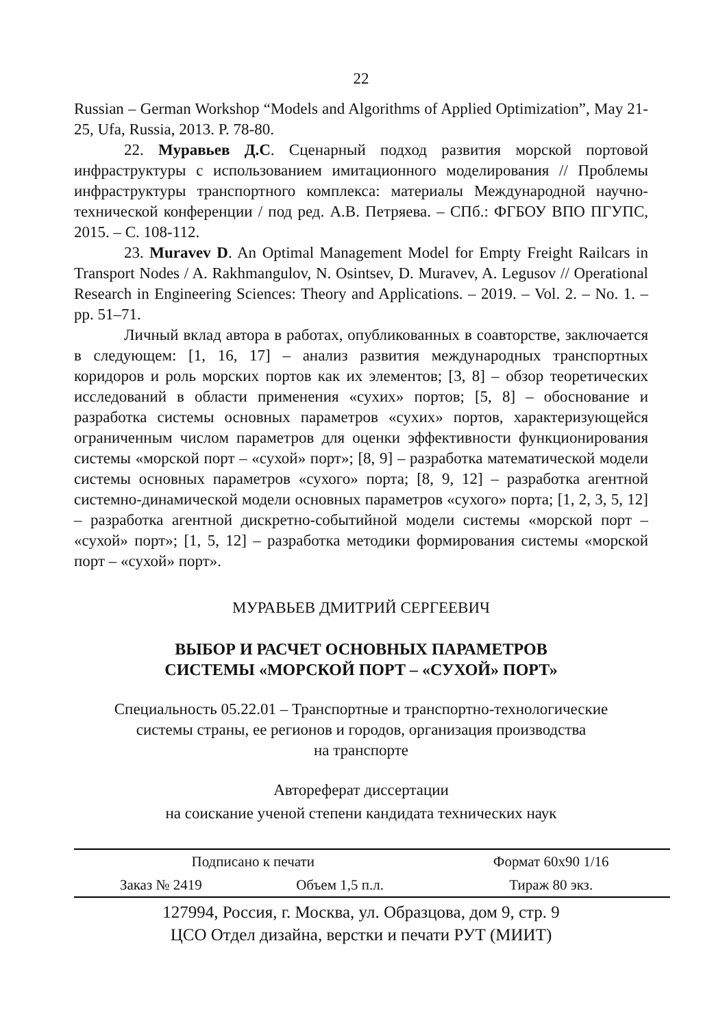22
Russian – German Workshop “Models and Algorithms of Applied Optimization”, May 21-25, Ufa, Russia, 2013. P. 78-80.
22. Муравьев Д.С. Сценарный подход развития морской портовой инфраструктуры с использованием имитационного моделирования // Проблемы инфраструктуры транспортного комплекса: материалы Международной научно-технической конференции / под ред. А.В. Петряева. – СПб.: ФГБОУ ВПО ПГУПС, 2015. – С. 108-112.
23. Muravev D. An Optimal Management Model for Empty Freight Railcars in Transport Nodes / A. Rakhmangulov, N. Osintsev, D. Muravev, A. Legusov // Operational Research in Engineering Sciences: Theory and Applications. – 2019. – Vol. 2. – No. 1. – pp. 51–71.
Личный вклад автора в работах, опубликованных в соавторстве, заключается в следующем: [1, 16, 17] – анализ развития международных транспортных коридоров и роль морских портов как их элементов; [3, 8] – обзор теоретических исследований в области применения «сухих» портов; [5, 8] – обоснование и разработка системы основных параметров «сухих» портов, характеризующейся ограниченным числом параметров для оценки эффективности функционирования системы «морской порт – «сухой» порт»; [8, 9] – разработка математической модели системы основных параметров «сухого» порта; [8, 9, 12] – разработка агентной системно-динамической модели основных параметров «сухого» порта; [1, 2, 3, 5, 12] – разработка агентной дискретно-событийной модели системы «морской порт – «сухой» порт»; [1, 5, 12] – разработка методики формирования системы «морской порт – «сухой» порт».
МУРАВЬЕВ ДМИТРИЙ СЕРГЕЕВИЧ
ВЫБОР И РАСЧЕТ ОСНОВНЫХ ПАРАМЕТРОВ
СИСТЕМЫ «МОРСКОЙ ПОРТ – «СУХОЙ» ПОРТ»
Специальность 05.22.01 – Транспортные и транспортно-технологические
системы страны, ее регионов и городов, организация производства
на транспорте
Автореферат диссертации
на соискание ученой степени кандидата технических наук
| Подписано к печати | | Формат 60х90 1/16 |
| Заказ № 2419 | Объем 1,5 п.л. | Тираж 80 экз. |
127994, Россия, г. Москва, ул. Образцова, дом 9, стр. 9
ЦСО Отдел дизайна, верстки и печати РУТ (МИИТ)